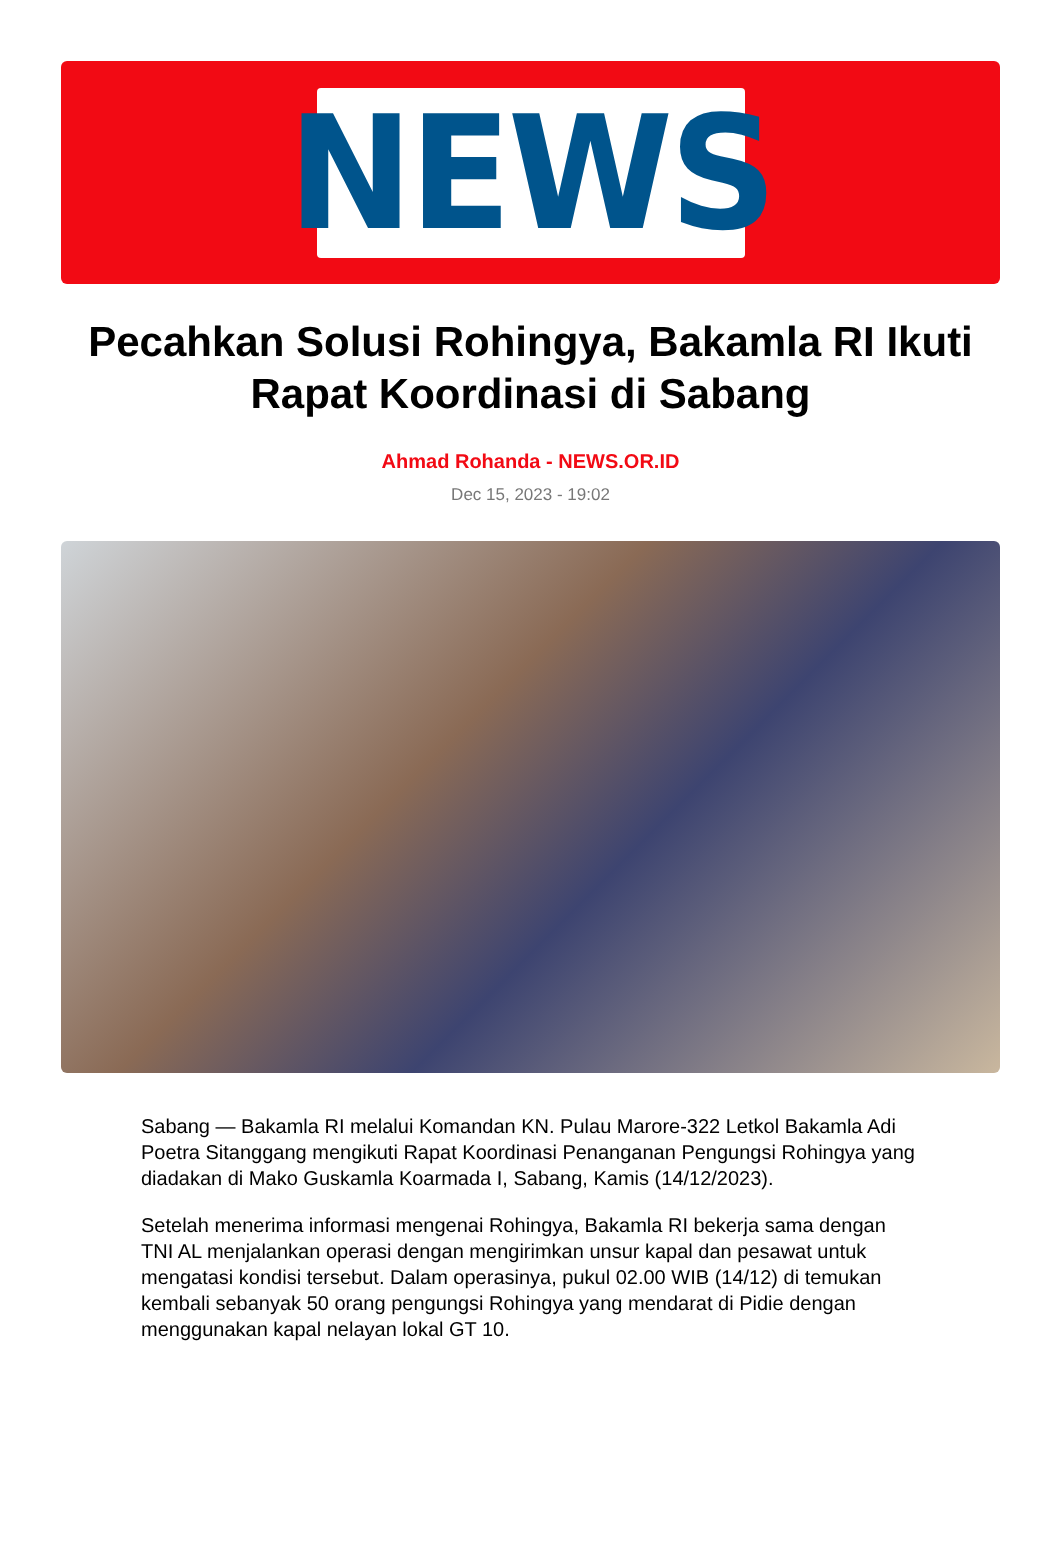NEWS
Pecahkan Solusi Rohingya, Bakamla RI Ikuti Rapat Koordinasi di Sabang
Ahmad Rohanda - NEWS.OR.ID
Dec 15, 2023 - 19:02
Sabang — Bakamla RI melalui Komandan KN. Pulau Marore-322 Letkol Bakamla Adi Poetra Sitanggang mengikuti Rapat Koordinasi Penanganan Pengungsi Rohingya yang diadakan di Mako Guskamla Koarmada I, Sabang, Kamis (14/12/2023).
Setelah menerima informasi mengenai Rohingya, Bakamla RI bekerja sama dengan TNI AL menjalankan operasi dengan mengirimkan unsur kapal dan pesawat untuk mengatasi kondisi tersebut. Dalam operasinya, pukul 02.00 WIB (14/12) di temukan kembali sebanyak 50 orang pengungsi Rohingya yang mendarat di Pidie dengan menggunakan kapal nelayan lokal GT 10.